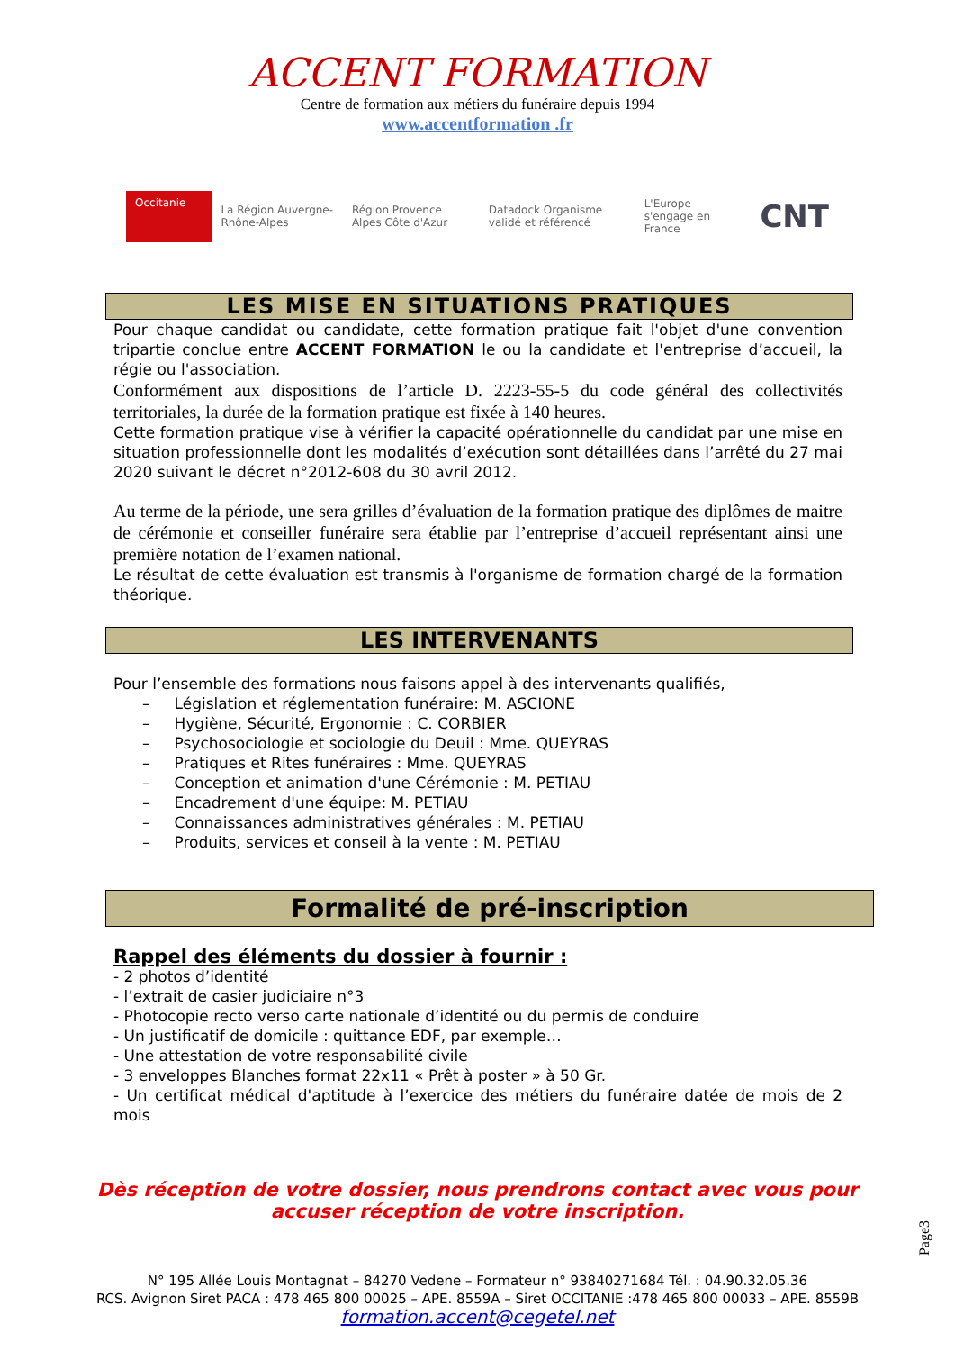ACCENT FORMATION
Centre de formation aux métiers du funéraire depuis 1994
www.accentformation .fr
Occitanie
La Région Auvergne-Rhône-Alpes
Région Provence Alpes Côte d'Azur
Datadock Organisme validé et référencé
L'Europe s'engage en France
CNT
LES MISE EN SITUATIONS PRATIQUES
Pour chaque candidat ou candidate, cette formation pratique fait l'objet d'une convention tripartie conclue entre ACCENT FORMATION le ou la candidate et l'entreprise d’accueil, la régie ou l'association.
Conformément aux dispositions de l’article D. 2223-55-5 du code général des collectivités territoriales, la durée de la formation pratique est fixée à 140 heures.
Cette formation pratique vise à vérifier la capacité opérationnelle du candidat par une mise en situation professionnelle dont les modalités d’exécution sont détaillées dans l’arrêté du 27 mai 2020 suivant le décret n°2012-608 du 30 avril 2012.
Au terme de la période, une sera grilles d’évaluation de la formation pratique des diplômes de maitre de cérémonie et conseiller funéraire sera établie par l’entreprise d’accueil représentant ainsi une première notation de l’examen national.
Le résultat de cette évaluation est transmis à l'organisme de formation chargé de la formation théorique.
LES INTERVENANTS
Pour l’ensemble des formations nous faisons appel à des intervenants qualifiés,
– Législation et réglementation funéraire: M. ASCIONE
– Hygiène, Sécurité, Ergonomie : C. CORBIER
– Psychosociologie et sociologie du Deuil : Mme. QUEYRAS
– Pratiques et Rites funéraires : Mme. QUEYRAS
– Conception et animation d'une Cérémonie : M. PETIAU
– Encadrement d'une équipe: M. PETIAU
– Connaissances administratives générales : M. PETIAU
– Produits, services et conseil à la vente : M. PETIAU
Formalité de pré-inscription
Rappel des éléments du dossier à fournir :
- 2 photos d’identité
- l’extrait de casier judiciaire n°3
- Photocopie recto verso carte nationale d’identité ou du permis de conduire
- Un justificatif de domicile : quittance EDF, par exemple…
- Une attestation de votre responsabilité civile
- 3 enveloppes Blanches format 22x11 « Prêt à poster » à 50 Gr.
- Un certificat médical d'aptitude à l’exercice des métiers du funéraire datée de mois de 2 mois
Dès réception de votre dossier, nous prendrons contact avec vous pour
accuser réception de votre inscription.
N° 195 Allée Louis Montagnat – 84270 Vedene – Formateur n° 93840271684 Tél. : 04.90.32.05.36
RCS. Avignon Siret PACA : 478 465 800 00025 – APE. 8559A – Siret OCCITANIE :478 465 800 00033 – APE. 8559B
formation.accent@cegetel.net
Page3